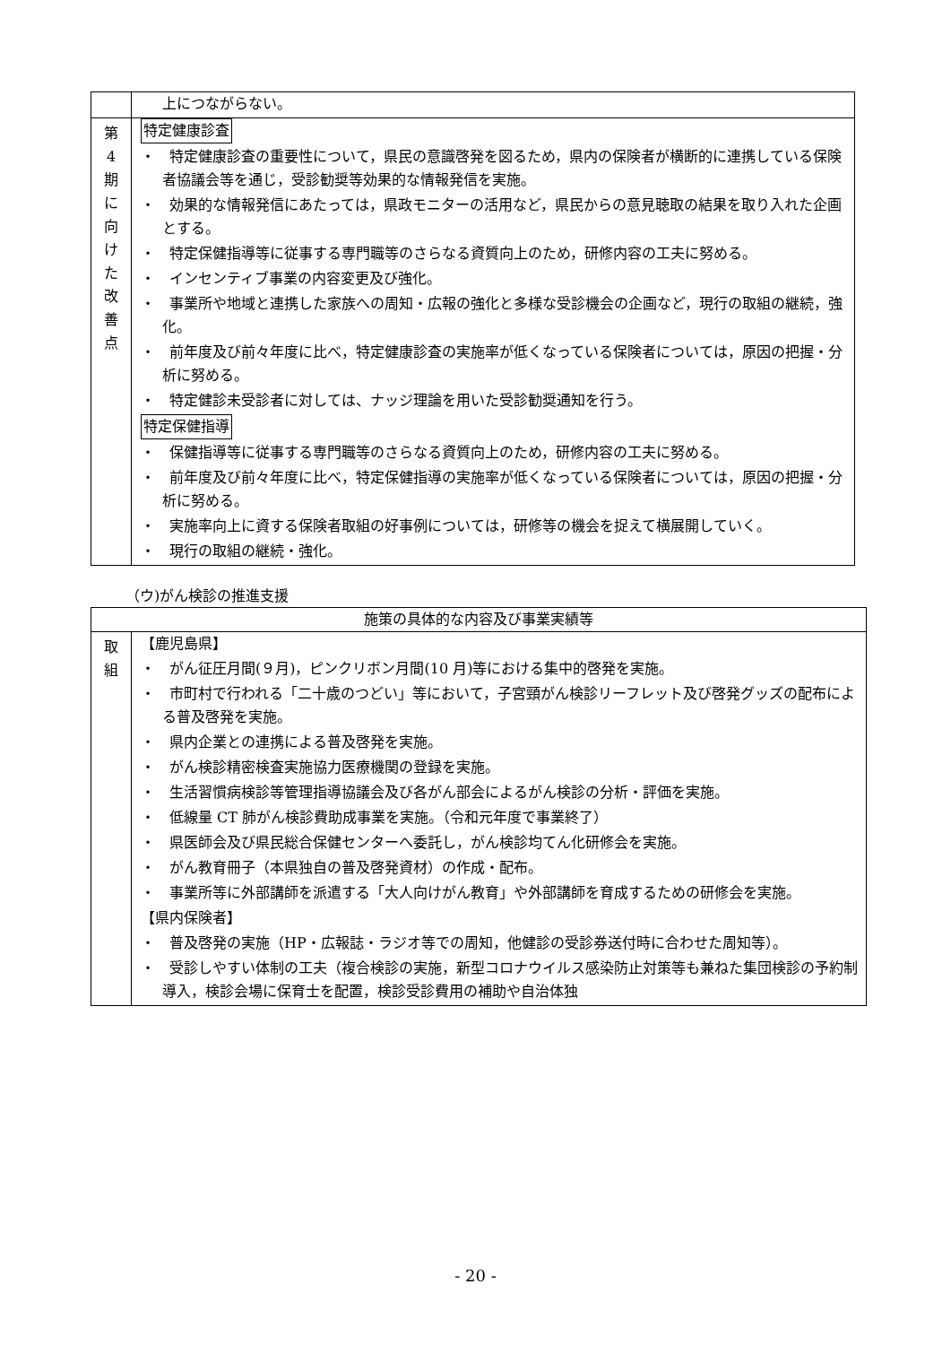| | 上につながらない。 |
| 第 4 期 に 向 け た 改 善 点 | 特定健康診査 ・ 特定健康診査の重要性について，県民の意識啓発を図るため，県内の保険者が横断的に連携している保険者協議会等を通じ，受診勧奨等効果的な情報発信を実施。 ・ 効果的な情報発信にあたっては，県政モニターの活用など，県民からの意見聴取の結果を取り入れた企画とする。 ・ 特定保健指導等に従事する専門職等のさらなる資質向上のため，研修内容の工夫に努める。 ・ インセンティブ事業の内容変更及び強化。 ・ 事業所や地域と連携した家族への周知・広報の強化と多様な受診機会の企画など，現行の取組の継続，強化。 ・ 前年度及び前々年度に比べ，特定健康診査の実施率が低くなっている保険者については，原因の把握・分析に努める。 ・ 特定健診未受診者に対しては、ナッジ理論を用いた受診勧奨通知を行う。 特定保健指導 ・ 保健指導等に従事する専門職等のさらなる資質向上のため，研修内容の工夫に努める。 ・ 前年度及び前々年度に比べ，特定保健指導の実施率が低くなっている保険者については，原因の把握・分析に努める。 ・ 実施率向上に資する保険者取組の好事例については，研修等の機会を捉えて横展開していく。 ・ 現行の取組の継続・強化。 |
（ウ)がん検診の推進支援
| 施策の具体的な内容及び事業実績等 | |
| --- | --- |
| 取 組 | 【鹿児島県】 ・ がん征圧月間(９月)，ピンクリボン月間(10 月)等における集中的啓発を実施。 ・ 市町村で行われる「二十歳のつどい」等において，子宮頸がん検診リーフレット及び啓発グッズの配布による普及啓発を実施。 ・ 県内企業との連携による普及啓発を実施。 ・ がん検診精密検査実施協力医療機関の登録を実施。 ・ 生活習慣病検診等管理指導協議会及び各がん部会によるがん検診の分析・評価を実施。 ・ 低線量 CT 肺がん検診費助成事業を実施。（令和元年度で事業終了） ・ 県医師会及び県民総合保健センターへ委託し，がん検診均てん化研修会を実施。 ・ がん教育冊子（本県独自の普及啓発資材）の作成・配布。 ・ 事業所等に外部講師を派遣する「大人向けがん教育」や外部講師を育成するための研修会を実施。 【県内保険者】 ・ 普及啓発の実施（HP・広報誌・ラジオ等での周知，他健診の受診券送付時に合わせた周知等）。 ・ 受診しやすい体制の工夫（複合検診の実施，新型コロナウイルス感染防止対策等も兼ねた集団検診の予約制導入，検診会場に保育士を配置，検診受診費用の補助や自治体独 |
- 20 -